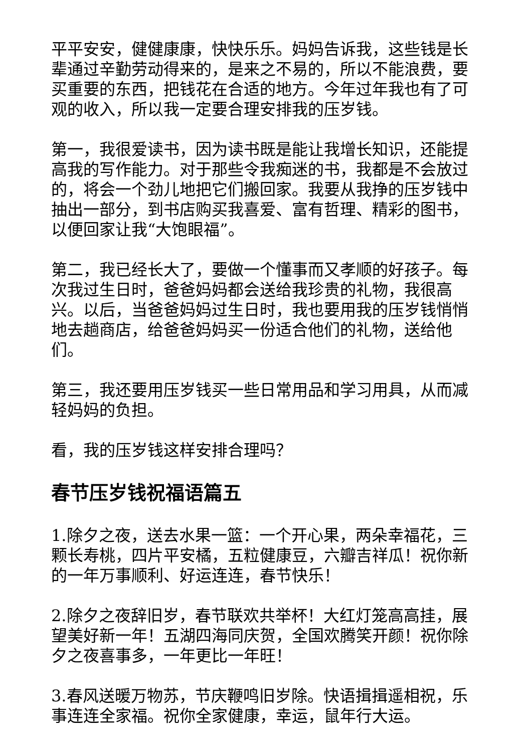平平安安，健健康康，快快乐乐。妈妈告诉我，这些钱是长辈通过辛勤劳动得来的，是来之不易的，所以不能浪费，要买重要的东西，把钱花在合适的地方。今年过年我也有了可观的收入，所以我一定要合理安排我的压岁钱。
第一，我很爱读书，因为读书既是能让我增长知识，还能提高我的写作能力。对于那些令我痴迷的书，我都是不会放过的，将会一个劲儿地把它们搬回家。我要从我挣的压岁钱中抽出一部分，到书店购买我喜爱、富有哲理、精彩的图书，以便回家让我“大饱眼福”。
第二，我已经长大了，要做一个懂事而又孝顺的好孩子。每次我过生日时，爸爸妈妈都会送给我珍贵的礼物，我很高兴。以后，当爸爸妈妈过生日时，我也要用我的压岁钱悄悄地去趟商店，给爸爸妈妈买一份适合他们的礼物，送给他们。
第三，我还要用压岁钱买一些日常用品和学习用具，从而减轻妈妈的负担。
看，我的压岁钱这样安排合理吗？
春节压岁钱祝福语篇五
1.除夕之夜，送去水果一篮：一个开心果，两朵幸福花，三颗长寿桃，四片平安橘，五粒健康豆，六瓣吉祥瓜！祝你新的一年万事顺利、好运连连，春节快乐！
2.除夕之夜辞旧岁，春节联欢共举杯！大红灯笼高高挂，展望美好新一年！五湖四海同庆贺，全国欢腾笑开颜！祝你除夕之夜喜事多，一年更比一年旺！
3.春风送暖万物苏，节庆鞭鸣旧岁除。快语揖揖遥相祝，乐事连连全家福。祝你全家健康，幸运，鼠年行大运。